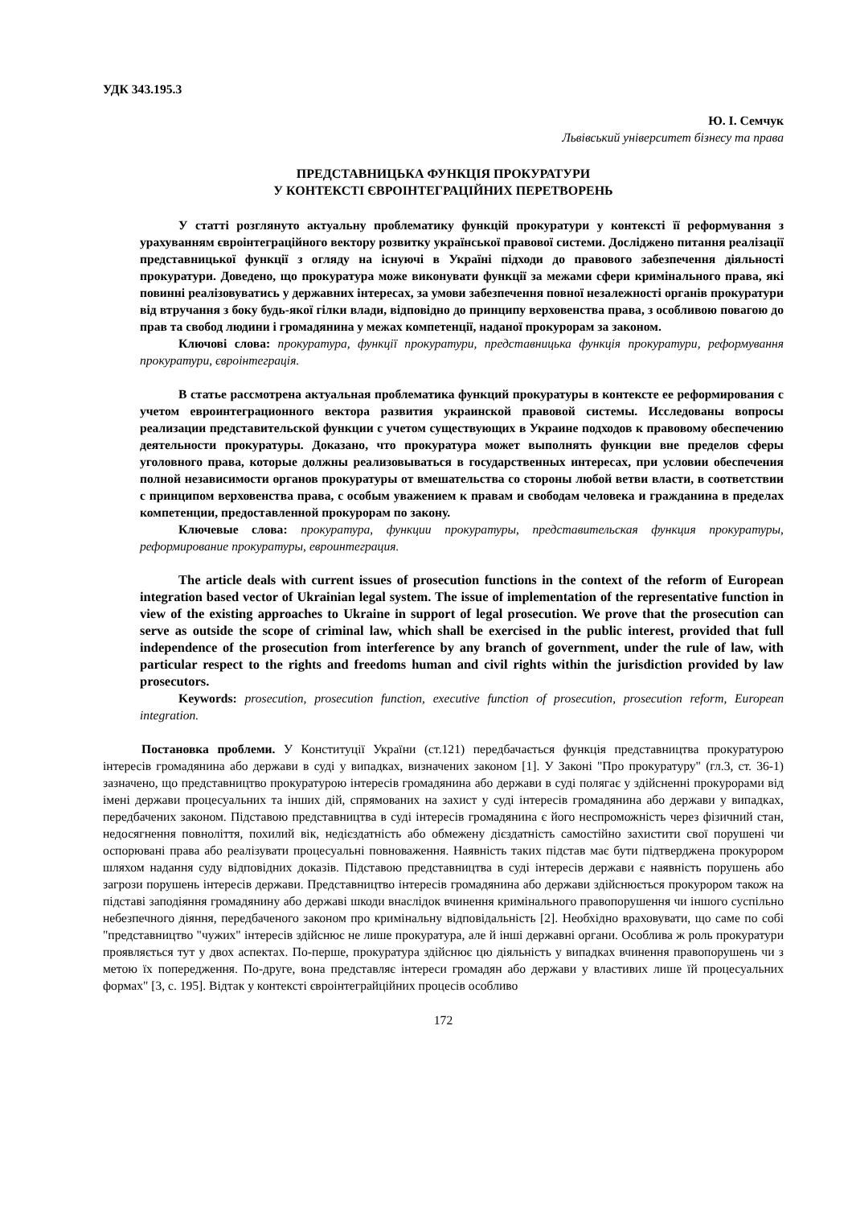УДК 343.195.3
Ю. І. Семчук
Львівський університет бізнесу та права
ПРЕДСТАВНИЦЬКА ФУНКЦІЯ ПРОКУРАТУРИ
У КОНТЕКСТІ ЄВРОІНТЕГРАЦІЙНИХ ПЕРЕТВОРЕНЬ
У статті розглянуто актуальну проблематику функцій прокуратури у контексті її реформування з урахуванням євроінтеграційного вектору розвитку української правової системи. Досліджено питання реалізації представницької функції з огляду на існуючі в Україні підходи до правового забезпечення діяльності прокуратури. Доведено, що прокуратура може виконувати функції за межами сфери кримінального права, які повинні реалізовуватись у державних інтересах, за умови забезпечення повної незалежності органів прокуратури від втручання з боку будь-якої гілки влади, відповідно до принципу верховенства права, з особливою повагою до прав та свобод людини і громадянина у межах компетенції, наданої прокурорам за законом.
Ключові слова: прокуратура, функції прокуратури, представницька функція прокуратури, реформування прокуратури, євроінтеграція.
В статье рассмотрена актуальная проблематика функций прокуратуры в контексте ее реформирования с учетом евроинтеграционного вектора развития украинской правовой системы. Исследованы вопросы реализации представительской функции с учетом существующих в Украине подходов к правовому обеспечению деятельности прокуратуры. Доказано, что прокуратура может выполнять функции вне пределов сферы уголовного права, которые должны реализовываться в государственных интересах, при условии обеспечения полной независимости органов прокуратуры от вмешательства со стороны любой ветви власти, в соответствии с принципом верховенства права, с особым уважением к правам и свободам человека и гражданина в пределах компетенции, предоставленной прокурорам по закону.
Ключевые слова: прокуратура, функции прокуратуры, представительская функция прокуратуры, реформирование прокуратуры, евроинтеграция.
The article deals with current issues of prosecution functions in the context of the reform of European integration based vector of Ukrainian legal system. The issue of implementation of the representative function in view of the existing approaches to Ukraine in support of legal prosecution. We prove that the prosecution can serve as outside the scope of criminal law, which shall be exercised in the public interest, provided that full independence of the prosecution from interference by any branch of government, under the rule of law, with particular respect to the rights and freedoms human and civil rights within the jurisdiction provided by law prosecutors.
Keywords: prosecution, prosecution function, executive function of prosecution, prosecution reform, European integration.
Постановка проблеми. У Конституції України (ст.121) передбачається функція представництва прокуратурою інтересів громадянина або держави в суді у випадках, визначених законом [1]. У Законі "Про прокуратуру" (гл.3, ст. 36-1) зазначено, що представництво прокуратурою інтересів громадянина або держави в суді полягає у здійсненні прокурорами від імені держави процесуальних та інших дій, спрямованих на захист у суді інтересів громадянина або держави у випадках, передбачених законом. Підставою представництва в суді інтересів громадянина є його неспроможність через фізичний стан, недосягнення повноліття, похилий вік, недієздатність або обмежену дієздатність самостійно захистити свої порушені чи оспорювані права або реалізувати процесуальні повноваження. Наявність таких підстав має бути підтверджена прокурором шляхом надання суду відповідних доказів. Підставою представництва в суді інтересів держави є наявність порушень або загрози порушень інтересів держави. Представництво інтересів громадянина або держави здійснюється прокурором також на підставі заподіяння громадянину або державі шкоди внаслідок вчинення кримінального правопорушення чи іншого суспільно небезпечного діяння, передбаченого законом про кримінальну відповідальність [2]. Необхідно враховувати, що саме по собі "представництво "чужих" інтересів здійснює не лише прокуратура, але й інші державні органи. Особлива ж роль прокуратури проявляється тут у двох аспектах. По-перше, прокуратура здійснює цю діяльність у випадках вчинення правопорушень чи з метою їх попередження. По-друге, вона представляє інтереси громадян або держави у властивих лише їй процесуальних формах" [3, с. 195]. Відтак у контексті євроінтеграйційних процесів особливо
172